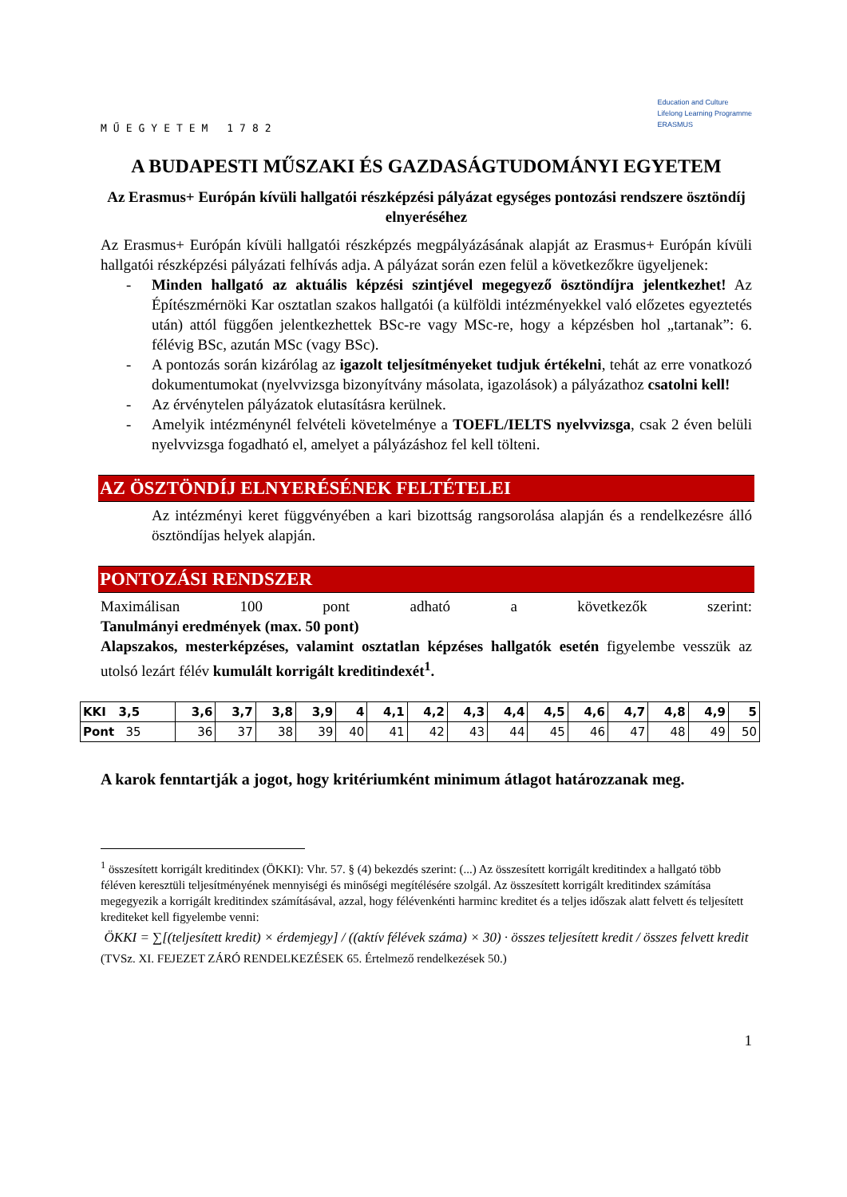MŰEGYETEM 1782
Education and Culture
Lifelong Learning Programme
ERASMUS
A BUDAPESTI MŰSZAKI ÉS GAZDASÁGTUDOMÁNYI EGYETEM
Az Erasmus+ Európán kívüli hallgatói részképzési pályázat egységes pontozási rendszere ösztöndíj elnyeréséhez
Az Erasmus+ Európán kívüli hallgatói részképzés megpályázásának alapját az Erasmus+ Európán kívüli hallgatói részképzési pályázati felhívás adja. A pályázat során ezen felül a következőkre ügyeljenek:
- Minden hallgató az aktuális képzési szintjével megegyező ösztöndíjra jelentkezhet! Az Építészmérnöki Kar osztatlan szakos hallgatói (a külföldi intézményekkel való előzetes egyeztetés után) attól függően jelentkezhettek BSc-re vagy MSc-re, hogy a képzésben hol „tartanak”: 6. félévig BSc, azután MSc (vagy BSc).
- A pontozás során kizárólag az igazolt teljesítményeket tudjuk értékelni, tehát az erre vonatkozó dokumentumokat (nyelvvizsga bizonyítvány másolata, igazolások) a pályázathoz csatolni kell!
- Az érvénytelen pályázatok elutasításra kerülnek.
- Amelyik intézménynél felvételi követelménye a TOEFL/IELTS nyelvvizsga, csak 2 éven belüli nyelvvizsga fogadható el, amelyet a pályázáshoz fel kell tölteni.
AZ ÖSZTÖNDÍJ ELNYERÉSÉNEK FELTÉTELEI
Az intézményi keret függvényében a kari bizottság rangsorolása alapján és a rendelkezésre álló ösztöndíjas helyek alapján.
PONTOZÁSI RENDSZER
Maximálisan 100 pont adható a következők szerint:
Tanulmányi eredmények (max. 50 pont)
Alapszakos, mesterképzéses, valamint osztatlan képzéses hallgatók esetén figyelembe vesszük az utolsó lezárt félév kumulált korrigált kreditindexét<sup>1</sup>.
| KKI 3,5 | 3,6 | 3,7 | 3,8 | 3,9 | 4 | 4,1 | 4,2 | 4,3 | 4,4 | 4,5 | 4,6 | 4,7 | 4,8 | 4,9 | 5 |
| Pont 35 | 36 | 37 | 38 | 39 | 40 | 41 | 42 | 43 | 44 | 45 | 46 | 47 | 48 | 49 | 50 |
A karok fenntartják a jogot, hogy kritériumként minimum átlagot határozzanak meg.
<sup>1</sup> összesített korrigált kreditindex (ÖKKI): Vhr. 57. § (4) bekezdés szerint: (...) Az összesített korrigált kreditindex a hallgató több féléven keresztüli teljesítményének mennyiségi és minőségi megítélésére szolgál. Az összesített korrigált kreditindex számítása megegyezik a korrigált kreditindex számításával, azzal, hogy félévenkénti harminc kreditet és a teljes időszak alatt felvett és teljesített krediteket kell figyelembe venni:
ÖKKI = ∑[(teljesített kredit) × érdemjegy] / ((aktív félévek száma) × 30) · összes teljesített kredit / összes felvett kredit
(TVSz. XI. FEJEZET ZÁRÓ RENDELKEZÉSEK 65. Értelmező rendelkezések 50.)
1